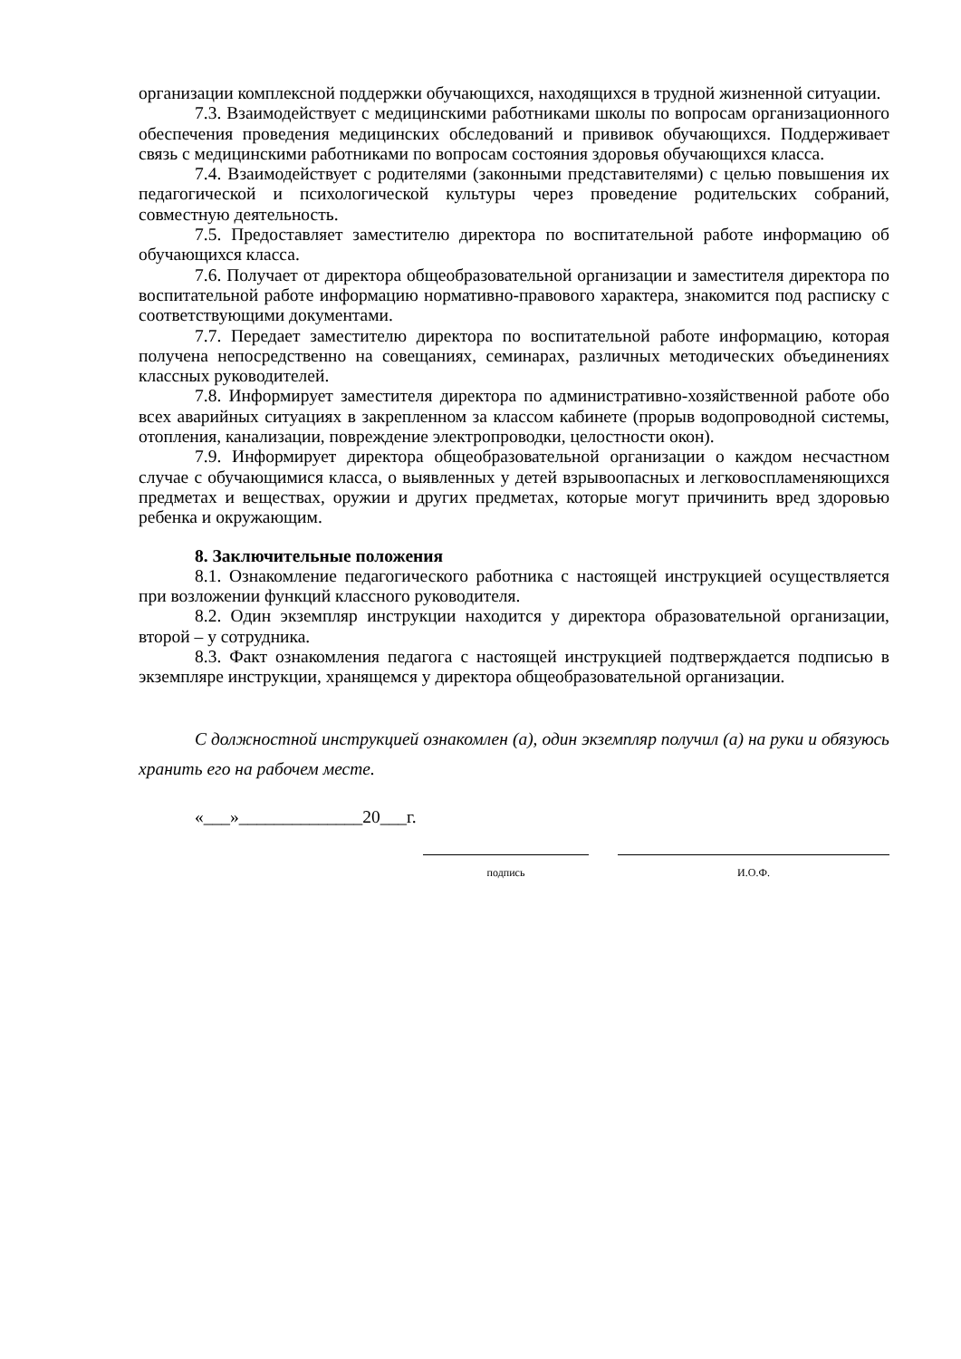организации комплексной поддержки обучающихся, находящихся в трудной жизненной ситуации.
7.3. Взаимодействует с медицинскими работниками школы по вопросам организационного обеспечения проведения медицинских обследований и прививок обучающихся. Поддерживает связь с медицинскими работниками по вопросам состояния здоровья обучающихся класса.
7.4. Взаимодействует с родителями (законными представителями) с целью повышения их педагогической и психологической культуры через проведение родительских собраний, совместную деятельность.
7.5. Предоставляет заместителю директора по воспитательной работе информацию об обучающихся класса.
7.6. Получает от директора общеобразовательной организации и заместителя директора по воспитательной работе информацию нормативно-правового характера, знакомится под расписку с соответствующими документами.
7.7. Передает заместителю директора по воспитательной работе информацию, которая получена непосредственно на совещаниях, семинарах, различных методических объединениях классных руководителей.
7.8. Информирует заместителя директора по административно-хозяйственной работе обо всех аварийных ситуациях в закрепленном за классом кабинете (прорыв водопроводной системы, отопления, канализации, повреждение электропроводки, целостности окон).
7.9. Информирует директора общеобразовательной организации о каждом несчастном случае с обучающимися класса, о выявленных у детей взрывоопасных и легковоспламеняющихся предметах и веществах, оружии и других предметах, которые могут причинить вред здоровью ребенка и окружающим.
8. Заключительные положения
8.1. Ознакомление педагогического работника с настоящей инструкцией осуществляется при возложении функций классного руководителя.
8.2. Один экземпляр инструкции находится у директора образовательной организации, второй – у сотрудника.
8.3. Факт ознакомления педагога с настоящей инструкцией подтверждается подписью в экземпляре инструкции, хранящемся у директора общеобразовательной организации.
С должностной инструкцией ознакомлен (а), один экземпляр получил (а) на руки и обязуюсь хранить его на рабочем месте.
«___»______________20___г.
подпись И.О.Ф.